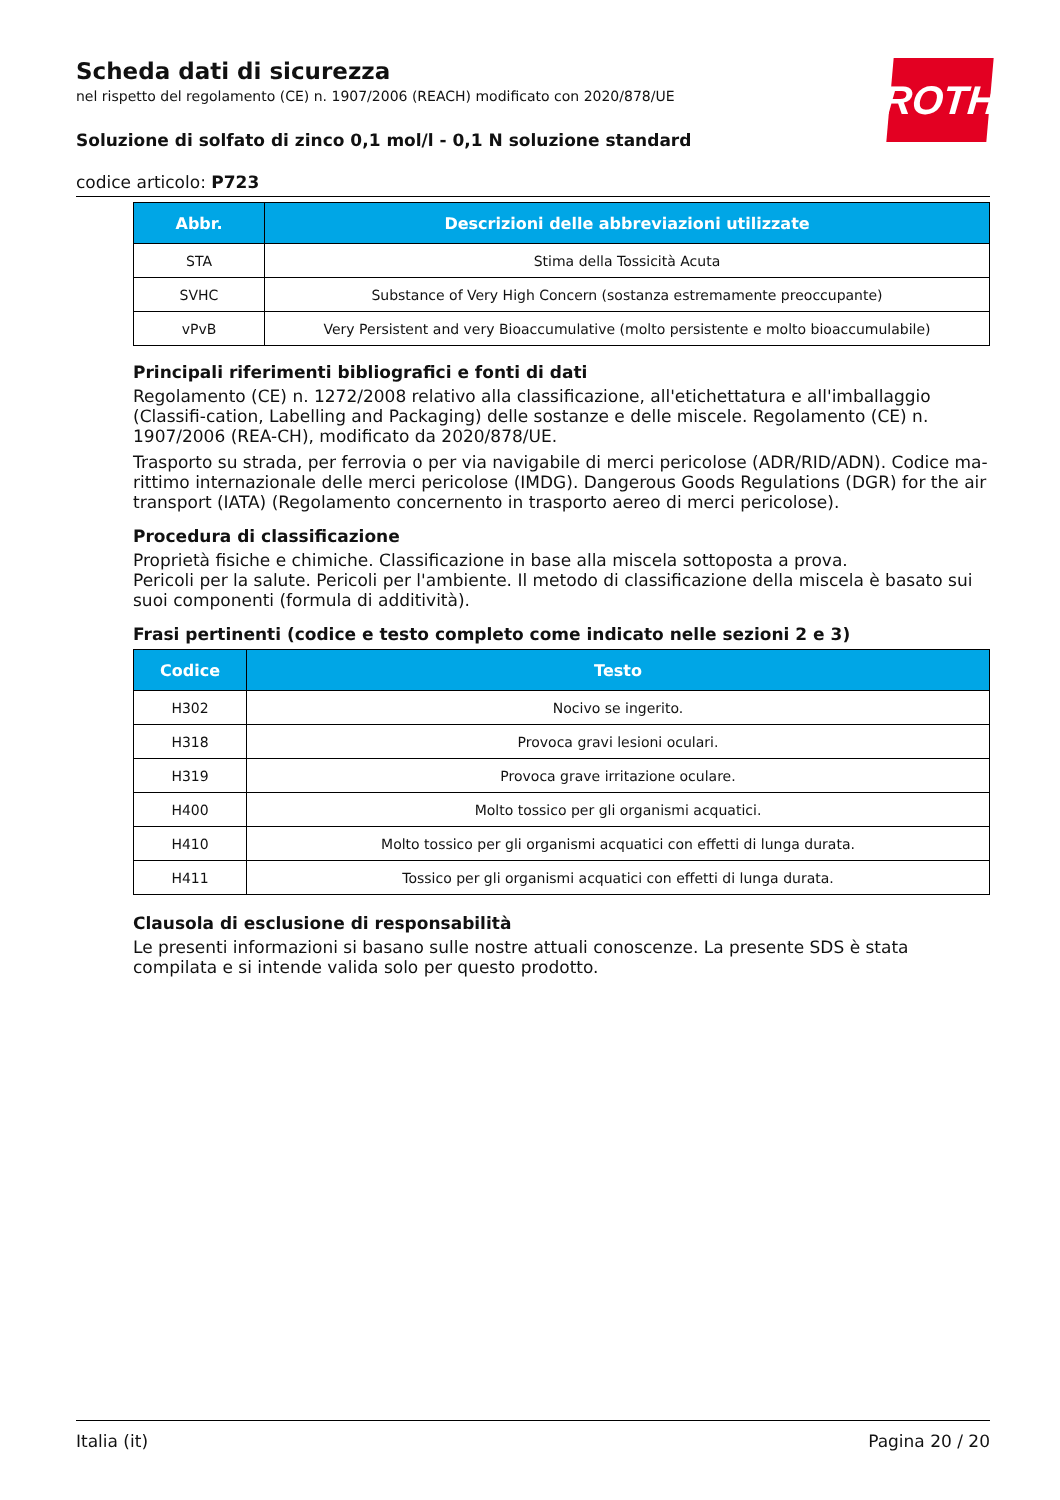ROTH
Scheda dati di sicurezza
nel rispetto del regolamento (CE) n. 1907/2006 (REACH) modificato con 2020/878/UE
Soluzione di solfato di zinco 0,1 mol/l - 0,1 N soluzione standard
codice articolo: P723
| Abbr. | Descrizioni delle abbreviazioni utilizzate |
| --- | --- |
| STA | Stima della Tossicità Acuta |
| SVHC | Substance of Very High Concern (sostanza estremamente preoccupante) |
| vPvB | Very Persistent and very Bioaccumulative (molto persistente e molto bioaccumulabile) |
Principali riferimenti bibliografici e fonti di dati
Regolamento (CE) n. 1272/2008 relativo alla classificazione, all'etichettatura e all'imballaggio (Classifi-cation, Labelling and Packaging) delle sostanze e delle miscele. Regolamento (CE) n. 1907/2006 (REA-CH), modificato da 2020/878/UE.
Trasporto su strada, per ferrovia o per via navigabile di merci pericolose (ADR/RID/ADN). Codice ma-rittimo internazionale delle merci pericolose (IMDG). Dangerous Goods Regulations (DGR) for the air transport (IATA) (Regolamento concernento in trasporto aereo di merci pericolose).
Procedura di classificazione
Proprietà fisiche e chimiche. Classificazione in base alla miscela sottoposta a prova.
Pericoli per la salute. Pericoli per l'ambiente. Il metodo di classificazione della miscela è basato sui suoi componenti (formula di additività).
Frasi pertinenti (codice e testo completo come indicato nelle sezioni 2 e 3)
| Codice | Testo |
| --- | --- |
| H302 | Nocivo se ingerito. |
| H318 | Provoca gravi lesioni oculari. |
| H319 | Provoca grave irritazione oculare. |
| H400 | Molto tossico per gli organismi acquatici. |
| H410 | Molto tossico per gli organismi acquatici con effetti di lunga durata. |
| H411 | Tossico per gli organismi acquatici con effetti di lunga durata. |
Clausola di esclusione di responsabilità
Le presenti informazioni si basano sulle nostre attuali conoscenze. La presente SDS è stata compilata e si intende valida solo per questo prodotto.
Italia (it) Pagina 20 / 20